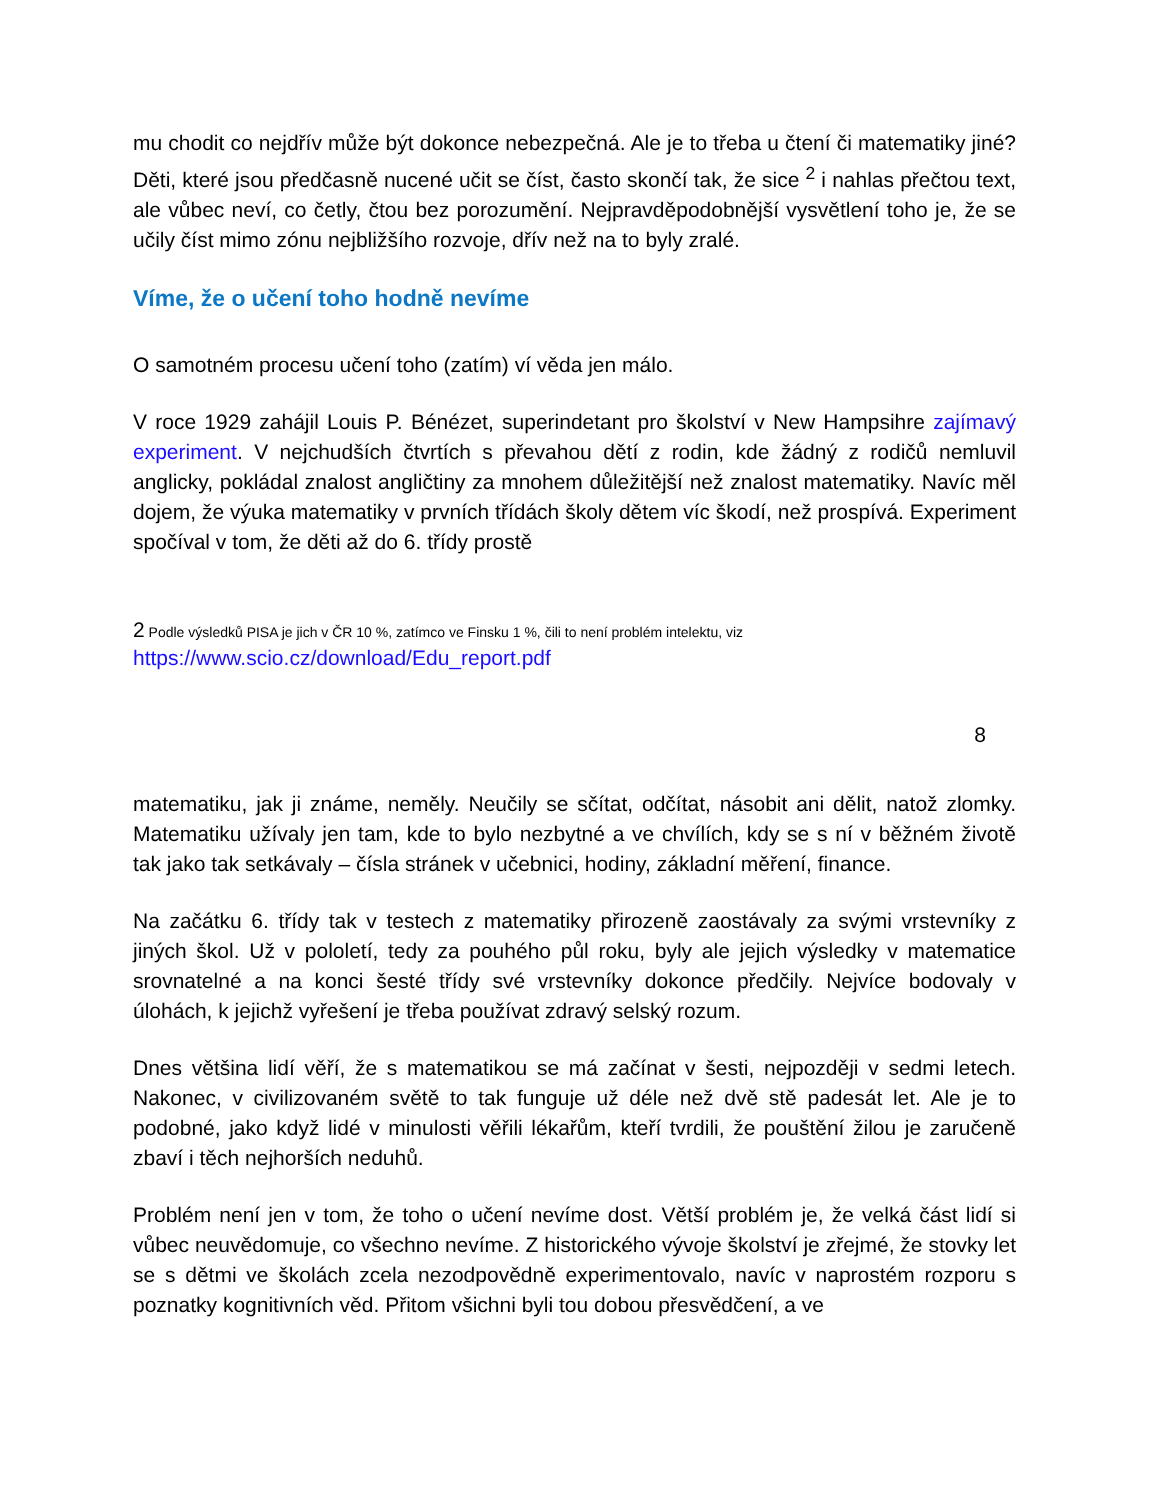mu chodit co nejdřív může být dokonce nebezpečná. Ale je to třeba u čtení či matematiky jiné? Děti, které jsou předčasně nucené učit se číst, často skončí tak, že sice <sup>2</sup> i nahlas přečtou text, ale vůbec neví, co četly, čtou bez porozumění. Nejpravděpodobnější vysvětlení toho je, že se učily číst mimo zónu nejbližšího rozvoje, dřív než na to byly zralé.
Víme, že o učení toho hodně nevíme
O samotném procesu učení toho (zatím) ví věda jen málo.
V roce 1929 zahájil Louis P. Bénézet, superindetant pro školství v New Hampsihre zajímavý experiment. V nejchudších čtvrtích s převahou dětí z rodin, kde žádný z rodičů nemluvil anglicky, pokládal znalost angličtiny za mnohem důležitější než znalost matematiky. Navíc měl dojem, že výuka matematiky v prvních třídách školy dětem víc škodí, než prospívá. Experiment spočíval v tom, že děti až do 6. třídy prostě
2 Podle výsledků PISA je jich v ČR 10 %, zatímco ve Finsku 1 %, čili to není problém intelektu, viz
https://www.scio.cz/download/Edu_report.pdf
8
matematiku, jak ji známe, neměly. Neučily se sčítat, odčítat, násobit ani dělit, natož zlomky. Matematiku užívaly jen tam, kde to bylo nezbytné a ve chvílích, kdy se s ní v běžném životě tak jako tak setkávaly – čísla stránek v učebnici, hodiny, základní měření, finance.
Na začátku 6. třídy tak v testech z matematiky přirozeně zaostávaly za svými vrstevníky z jiných škol. Už v pololetí, tedy za pouhého půl roku, byly ale jejich výsledky v matematice srovnatelné a na konci šesté třídy své vrstevníky dokonce předčily. Nejvíce bodovaly v úlohách, k jejichž vyřešení je třeba používat zdravý selský rozum.
Dnes většina lidí věří, že s matematikou se má začínat v šesti, nejpozději v sedmi letech. Nakonec, v civilizovaném světě to tak funguje už déle než dvě stě padesát let. Ale je to podobné, jako když lidé v minulosti věřili lékařům, kteří tvrdili, že pouštění žilou je zaručeně zbaví i těch nejhorších neduhů.
Problém není jen v tom, že toho o učení nevíme dost. Větší problém je, že velká část lidí si vůbec neuvědomuje, co všechno nevíme. Z historického vývoje školství je zřejmé, že stovky let se s dětmi ve školách zcela nezodpovědně experimentovalo, navíc v naprostém rozporu s poznatky kognitivních věd. Přitom všichni byli tou dobou přesvědčení, a ve